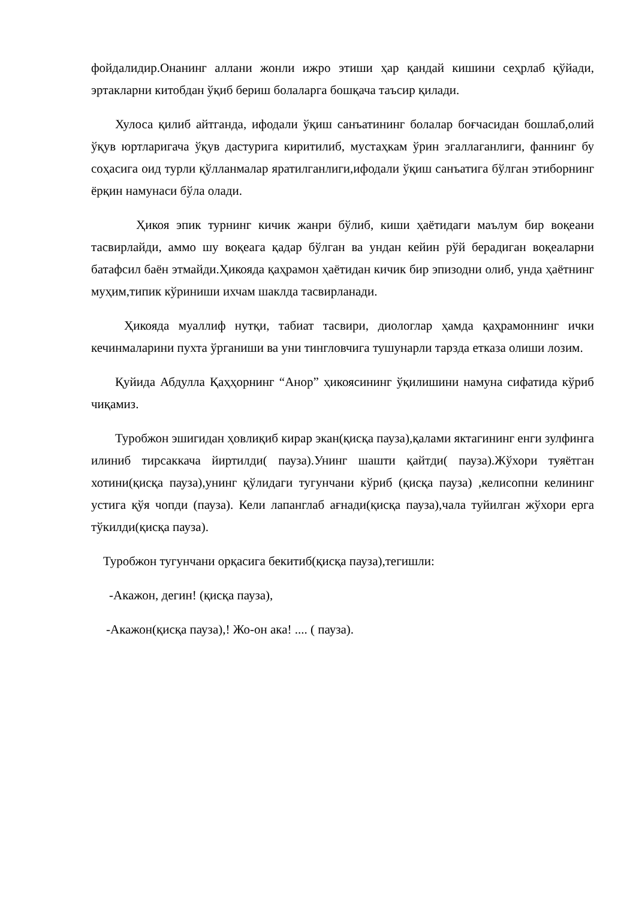фойдалидир.Онанинг аллани жонли ижро этиши ҳар қандай кишини сеҳрлаб қўйади, эртакларни китобдан ўқиб бериш болаларга бошқача таъсир қилади.
Хулоса қилиб айтганда, ифодали ўқиш санъатининг болалар боғчасидан бошлаб,олий ўқув юртларигача ўқув дастурига киритилиб, мустаҳкам ўрин эгаллаганлиги, фаннинг бу соҳасига оид турли қўлланмалар яратилганлиги,ифодали ўқиш санъатига бўлган этиборнинг ёрқин намунаси бўла олади.
Ҳикоя эпик турнинг кичик жанри бўлиб, киши ҳаётидаги маълум бир воқеани тасвирлайди, аммо шу воқеага қадар бўлган ва ундан кейин рўй берадиган воқеаларни батафсил баён этмайди.Ҳикояда қаҳрамон ҳаётидан кичик бир эпизодни олиб, унда ҳаётнинг муҳим,типик кўриниши ихчам шаклда тасвирланади.
Ҳикояда муаллиф нутқи, табиат тасвири, диологлар ҳамда қаҳрамоннинг ички кечинмаларини пухта ўрганиши ва уни тингловчига тушунарли тарзда етказа олиши лозим.
Қуйида Абдулла Қаҳҳорнинг “Анор” ҳикоясининг ўқилишини намуна сифатида кўриб чиқамиз.
Туробжон эшигидан ҳовлиқиб кирар экан(қисқа пауза),қалами яктагининг енги зулфинга илиниб тирсаккача йиртилди( пауза).Унинг шашти қайтди( пауза).Жўхори туяётган хотини(қисқа пауза),унинг қўлидаги тугунчани кўриб (қисқа пауза) ,келисопни келининг устига қўя чопди (пауза). Кели лапанглаб ағнади(қисқа пауза),чала туйилган жўхори ерга тўкилди(қисқа пауза).
Туробжон тугунчани орқасига бекитиб(қисқа пауза),тегишли:
-Акажон, дегин! (қисқа пауза),
-Акажон(қисқа пауза),! Жо-он ака! .... ( пауза).